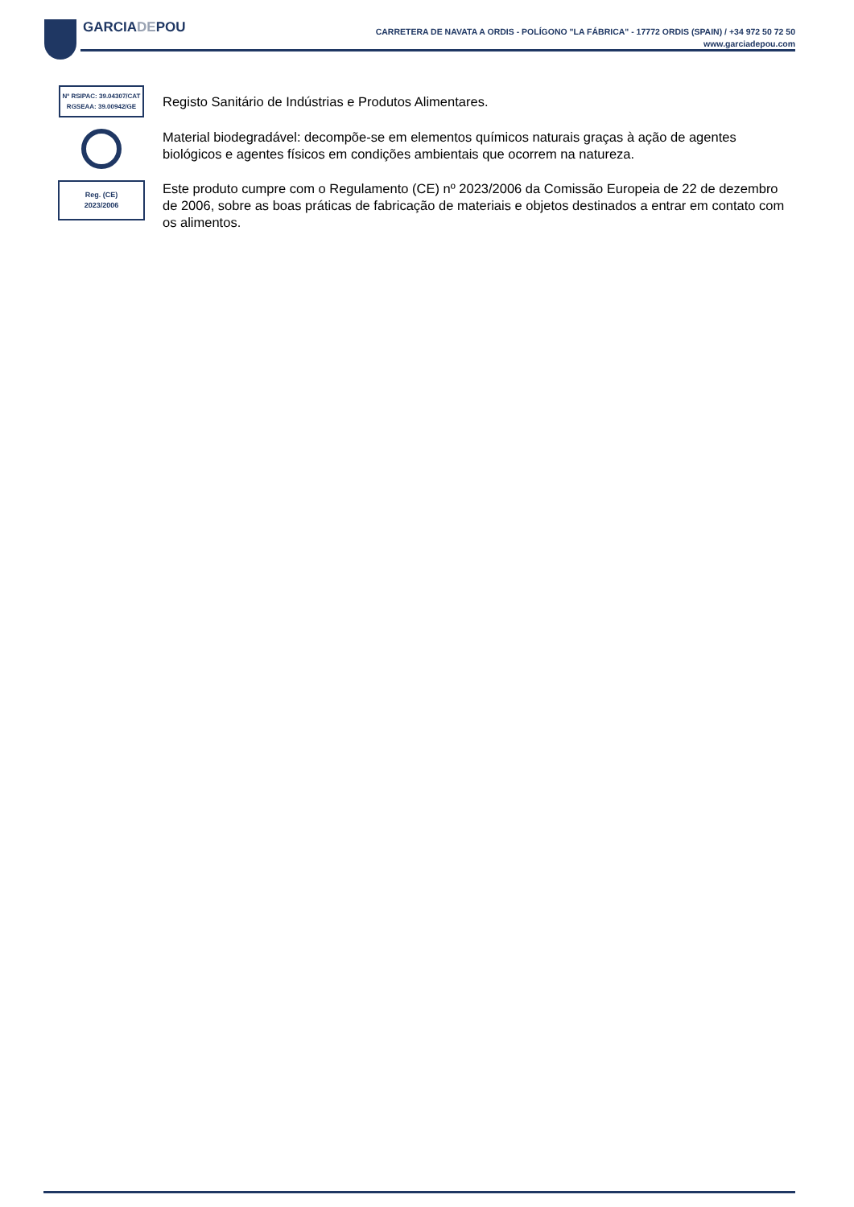GARCIADEPOU
CARRETERA DE NAVATA A ORDIS - POLÍGONO "LA FÁBRICA" - 17772 ORDIS (SPAIN) / +34 972 50 72 50
www.garciadepou.com
Nº RSIPAC: 39.04307/CAT
RGSEAA: 39.00942/GE
Registo Sanitário de Indústrias e Produtos Alimentares.
Material biodegradável: decompõe-se em elementos químicos naturais graças à ação de agentes biológicos e agentes físicos em condições ambientais que ocorrem na natureza.
Reg. (CE)
2023/2006
Este produto cumpre com o Regulamento (CE) nº 2023/2006 da Comissão Europeia de 22 de dezembro de 2006, sobre as boas práticas de fabricação de materiais e objetos destinados a entrar em contato com os alimentos.